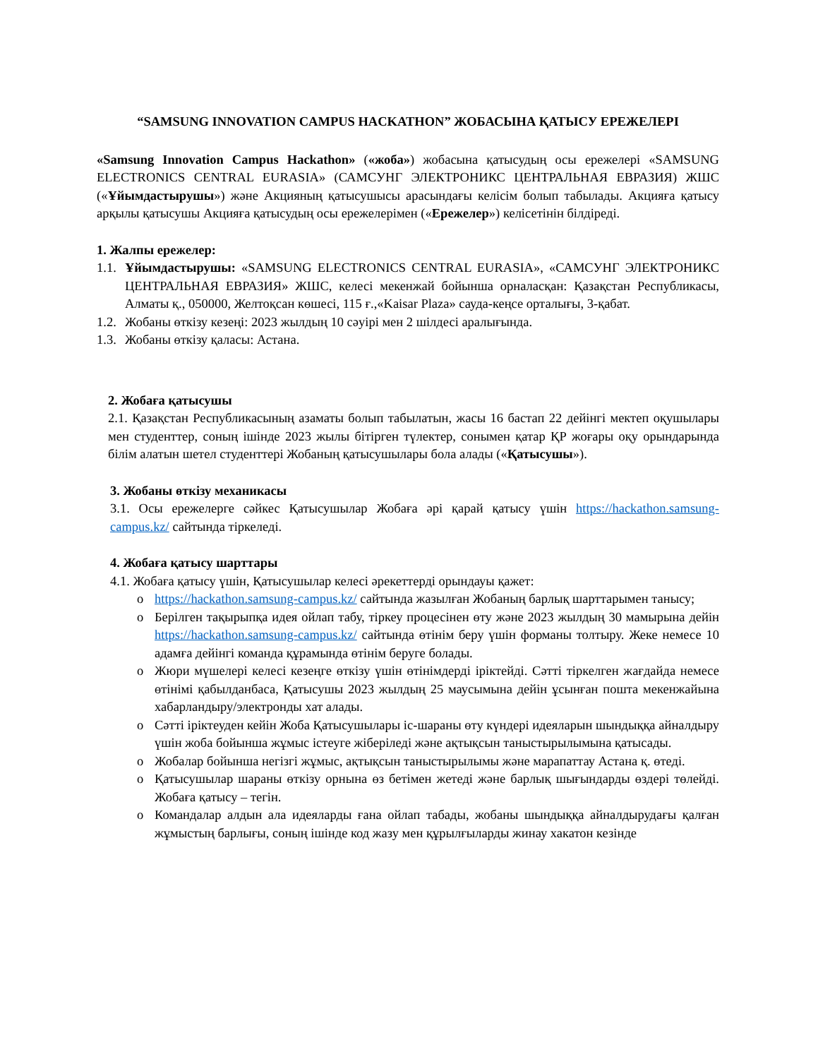“SAMSUNG INNOVATION CAMPUS HACKATHON” ЖОБАСЫНА ҚАТЫСУ ЕРЕЖЕЛЕРІ
«Samsung Innovation Campus Hackathon» («жоба») жобасына қатысудың осы ережелері «SAMSUNG ELECTRONICS CENTRAL EURASIA» (САМСУНГ ЭЛЕКТРОНИКС ЦЕНТРАЛЬНАЯ ЕВРАЗИЯ) ЖШС («Ұйымдастырушы») және Акцияның қатысушысы арасындағы келісім болып табылады. Акцияға қатысу арқылы қатысушы Акцияға қатысудың осы ережелерімен («Ережелер») келісетінін білдіреді.
1. Жалпы ережелер:
1.1.
Ұйымдастырушы: «SAMSUNG ELECTRONICS CENTRAL EURASIA», «САМСУНГ ЭЛЕКТРОНИКС ЦЕНТРАЛЬНАЯ ЕВРАЗИЯ» ЖШС, келесі мекенжай бойынша орналасқан: Қазақстан Республикасы, Алматы қ., 050000, Желтоқсан көшесі, 115 ғ.,«Kaisar Plaza» сауда-кеңсе орталығы, 3-қабат.
1.2.
Жобаны өткізу кезеңі: 2023 жылдың 10 сәуірі мен 2 шілдесі аралығында.
1.3.
Жобаны өткізу қаласы: Астана.
2. Жобаға қатысушы
2.1. Қазақстан Республикасының азаматы болып табылатын, жасы 16 бастап 22 дейінгі мектеп оқушылары мен студенттер, соның ішінде 2023 жылы бітірген түлектер, сонымен қатар ҚР жоғары оқу орындарында білім алатын шетел студенттері Жобаның қатысушылары бола алады («Қатысушы»).
3. Жобаны өткізу механикасы
3.1. Осы ережелерге сәйкес Қатысушылар Жобаға әрі қарай қатысу үшін https://hackathon.samsung-campus.kz/ сайтында тіркеледі.
4. Жобаға қатысу шарттары
4.1. Жобаға қатысу үшін, Қатысушылар келесі әрекеттерді орындауы қажет:
o https://hackathon.samsung-campus.kz/ сайтында жазылған Жобаның барлық шарттарымен танысу;
o Берілген тақырыпқа идея ойлап табу, тіркеу процесінен өту және 2023 жылдың 30 мамырына дейін https://hackathon.samsung-campus.kz/ сайтында өтінім беру үшін форманы толтыру. Жеке немесе 10 адамға дейінгі команда құрамында өтінім беруге болады.
o Жюри мүшелері келесі кезеңге өткізу үшін өтінімдерді іріктейді. Сәтті тіркелген жағдайда немесе өтінімі қабылданбаса, Қатысушы 2023 жылдың 25 маусымына дейін ұсынған пошта мекенжайына хабарландыру/электронды хат алады.
o Сәтті іріктеуден кейін Жоба Қатысушылары іс-шараны өту күндері идеяларын шындыққа айналдыру үшін жоба бойынша жұмыс істеуге жіберіледі және ақтықсын таныстырылымына қатысады.
o Жобалар бойынша негізгі жұмыс, ақтықсын таныстырылымы және марапаттау Астана қ. өтеді.
o Қатысушылар шараны өткізу орнына өз бетімен жетеді және барлық шығындарды өздері төлейді. Жобаға қатысу – тегін.
o Командалар алдын ала идеяларды ғана ойлап табады, жобаны шындыққа айналдырудағы қалған жұмыстың барлығы, соның ішінде код жазу мен құрылғыларды жинау хакатон кезінде